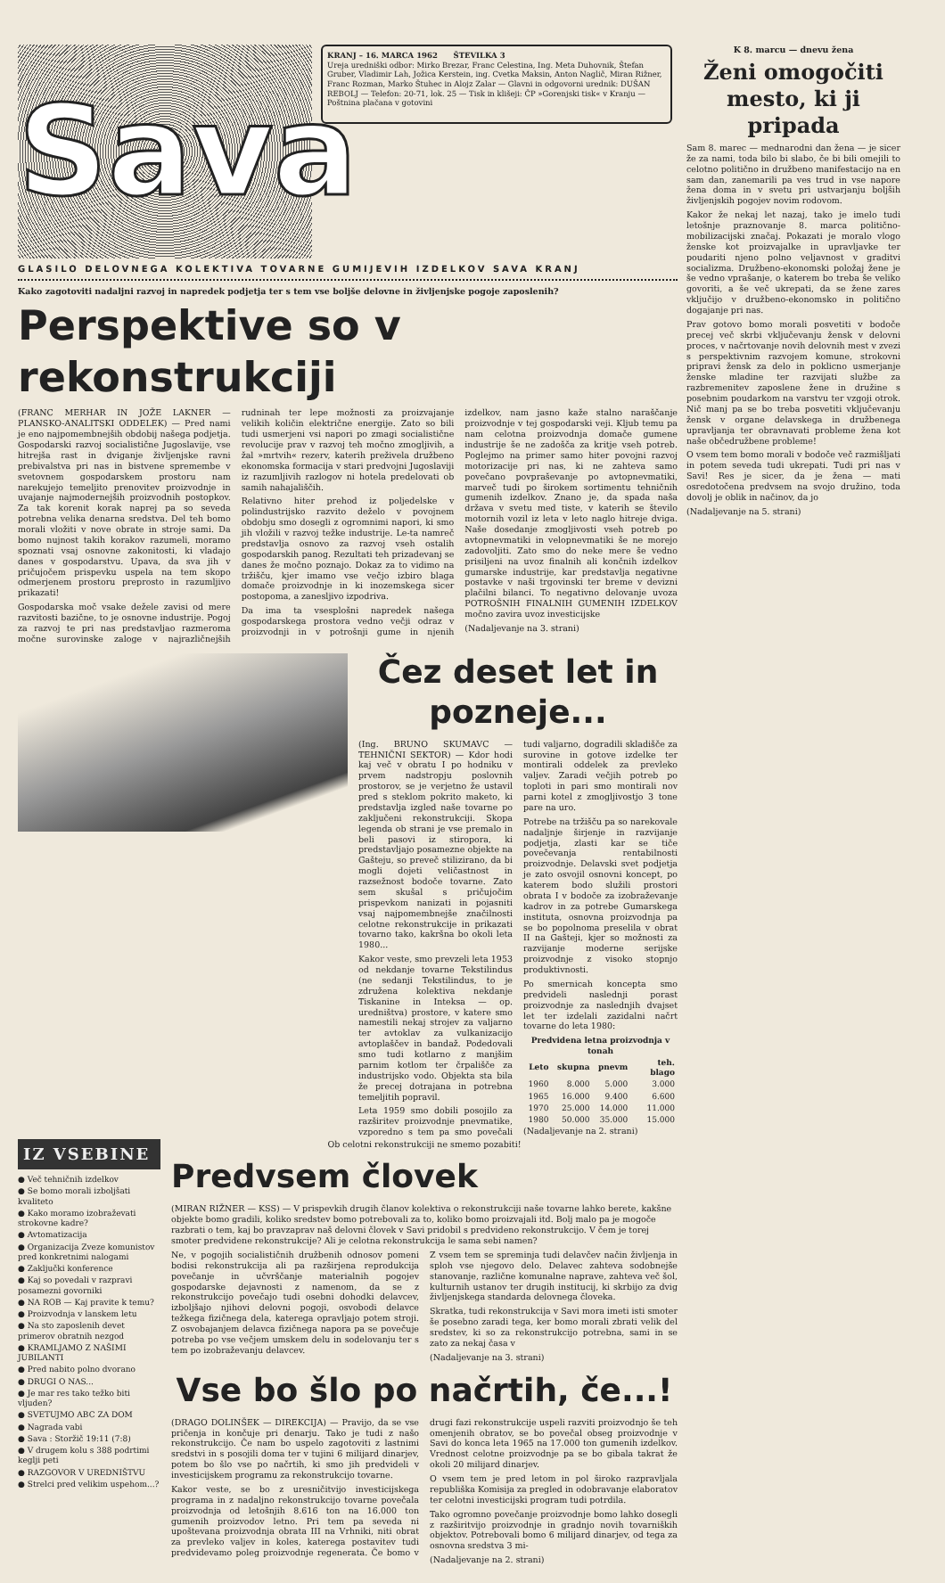Sava
KRANJ – 16. MARCA 1962 ŠTEVILKA 3
Ureja uredniški odbor: Mirko Brezar, Franc Celestina, Ing. Meta Duhovnik, Štefan Gruber, Vladimir Lah, Jožica Kerstein, ing. Cvetka Maksin, Anton Naglič, Miran Rižner, Franc Rozman, Marko Štuhec in Alojz Zalar — Glavni in odgovorni urednik: DUŠAN REBOLJ — Telefon: 20-71, lok. 25 — Tisk in klišeji: ČP »Gorenjski tisk« v Kranju — Poštnina plačana v gotovini
GLASILO DELOVNEGA KOLEKTIVA TOVARNE GUMIJEVIH IZDELKOV SAVA KRANJ
Kako zagotoviti nadaljni razvoj in napredek podjetja ter s tem vse boljše delovne in življenjske pogoje zaposlenih?
Perspektive so v rekonstrukciji
(FRANC MERHAR IN JOŽE LAKNER — PLANSKO-ANALITSKI ODDELEK) — Pred nami je eno najpomembnejših obdobij našega podjetja. Gospodarski razvoj socialistične Jugoslavije, vse hitrejša rast in dviganje življenjske ravni prebivalstva pri nas in bistvene spremembe v svetovnem gospodarskem prostoru nam narekujejo temeljito prenovitev proizvodnje in uvajanje najmodernejših proizvodnih postopkov. Za tak korenit korak naprej pa so seveda potrebna velika denarna sredstva. Del teh bomo morali vložiti v nove obrate in stroje sami. Da bomo nujnost takih korakov razumeli, moramo spoznati vsaj osnovne zakonitosti, ki vladajo danes v gospodarstvu. Upava, da sva jih v pričujočem prispevku uspela na tem skopo odmerjenem prostoru preprosto in razumljivo prikazati!
Gospodarska moč vsake dežele zavisi od mere razvitosti bazične, to je osnovne industrije. Pogoj za razvoj te pri nas predstavljao razmeroma močne surovinske zaloge v najrazličnejših rudninah ter lepe možnosti za proizvajanje velikih količin električne energije. Zato so bili tudi usmerjeni vsi napori po zmagi socialistične revolucije prav v razvoj teh močno zmogljivih, a žal »mrtvih« rezerv, katerih preživela družbeno ekonomska formacija v stari predvojni Jugoslaviji iz razumljivih razlogov ni hotela predelovati ob samih nahajališčih.
Relativno hiter prehod iz poljedelske v polindustrijsko razvito deželo v povojnem obdobju smo dosegli z ogromnimi napori, ki smo jih vložili v razvoj težke industrije. Le-ta namreč predstavlja osnovo za razvoj vseh ostalih gospodarskih panog. Rezultati teh prizadevanj se danes že močno poznajo. Dokaz za to vidimo na tržišču, kjer imamo vse večjo izbiro blaga domače proizvodnje in ki inozemskega sicer postopoma, a zanesljivo izpodriva.
Da ima ta vsesplošni napredek našega gospodarskega prostora vedno večji odraz v proizvodnji in v potrošnji gume in njenih izdelkov, nam jasno kaže stalno naraščanje proizvodnje v tej gospodarski veji. Kljub temu pa nam celotna proizvodnja domače gumene industrije še ne zadošča za kritje vseh potreb. Poglejmo na primer samo hiter povojni razvoj motorizacije pri nas, ki ne zahteva samo povečano povpraševanje po avtopnevmatiki, marveč tudi po širokem sortimentu tehničnih gumenih izdelkov. Znano je, da spada naša država v svetu med tiste, v katerih se število motornih vozil iz leta v leto naglo hitreje dviga. Naše dosedanje zmogljivosti vseh potreb po avtopnevmatiki in velopnevmatiki še ne morejo zadovoljiti. Zato smo do neke mere še vedno prisiljeni na uvoz finalnih ali končnih izdelkov gumarske industrije, kar predstavlja negativne postavke v naši trgovinski ter breme v devizni plačilni bilanci. To negativno delovanje uvoza POTROŠNIH FINALNIH GUMENIH IZDELKOV močno zavira uvoz investicijske
(Nadaljevanje na 3. strani)
Čez deset let in pozneje...
(Ing. BRUNO SKUMAVC — TEHNIČNI SEKTOR) — Kdor hodi kaj več v obratu I po hodniku v prvem nadstropju poslovnih prostorov, se je verjetno že ustavil pred s steklom pokrito maketo, ki predstavlja izgled naše tovarne po zaključeni rekonstrukciji. Skopa legenda ob strani je vse premalo in beli pasovi iz stiropora, ki predstavljajo posamezne objekte na Gašteju, so preveč stilizirano, da bi mogli dojeti veličastnost in razsežnost bodoče tovarne. Zato sem skušal s pričujočim prispevkom nanizati in pojasniti vsaj najpomembnejše značilnosti celotne rekonstrukcije in prikazati tovarno tako, kakršna bo okoli leta 1980...
Kakor veste, smo prevzeli leta 1953 od nekdanje tovarne Tekstilindus (ne sedanji Tekstilindus, to je združena kolektiva nekdanje Tiskanine in Inteksa — op. uredništva) prostore, v katere smo namestili nekaj strojev za valjarno ter avtoklav za vulkanizacijo avtoplaščev in bandaž. Podedovali smo tudi kotlarno z manjšim parnim kotlom ter črpališče za industrijsko vodo. Objekta sta bila že precej dotrajana in potrebna temeljitih popravil.
Leta 1959 smo dobili posojilo za razširitev proizvodnje pnevmatike, vzporedno s tem pa smo povečali tudi valjarno, dogradili skladišče za surovine in gotove izdelke ter montirali oddelek za prevleko valjev. Zaradi večjih potreb po toploti in pari smo montirali nov parni kotel z zmogljivostjo 3 tone pare na uro.
Potrebe na tržišču pa so narekovale nadaljnje širjenje in razvijanje podjetja, zlasti kar se tiče povečevanja rentabilnosti proizvodnje. Delavski svet podjetja je zato osvojil osnovni koncept, po katerem bodo služili prostori obrata I v bodoče za izobraževanje kadrov in za potrebe Gumarskega instituta, osnovna proizvodnja pa se bo popolnoma preselila v obrat II na Gašteji, kjer so možnosti za razvijanje moderne serijske proizvodnje z visoko stopnjo produktivnosti.
Po smernicah koncepta smo predvideli naslednji porast proizvodnje za naslednjih dvajset let ter izdelali zazidalni načrt tovarne do leta 1980:
| Predvidena letna proizvodnja v tonah | | | |
| --- | --- | --- | --- |
| Leto | skupna | pnevm | teh. blago |
| 1960 | 8.000 | 5.000 | 3.000 |
| 1965 | 16.000 | 9.400 | 6.600 |
| 1970 | 25.000 | 14.000 | 11.000 |
| 1980 | 50.000 | 35.000 | 15.000 |
(Nadaljevanje na 2. strani)
IZ VSEBINE
● Več tehničnih izdelkov
● Se bomo morali izboljšati kvaliteto
● Kako moramo izobraževati strokovne kadre?
● Avtomatizacija
● Organizacija Zveze komunistov pred konkretnimi nalogami
● Zaključki konference
● Kaj so povedali v razpravi posamezni govorniki
● NA ROB — Kaj pravite k temu?
● Proizvodnja v lanskem letu
● Na sto zaposlenih devet primerov obratnih nezgod
● KRAMLJAMO Z NAŠIMI JUBILANTI
● Pred nabito polno dvorano
● DRUGI O NAS...
● Je mar res tako težko biti vljuden?
● SVETUJMO ABC ZA DOM
● Nagrada vabi
● Sava : Storžič 19:11 (7:8)
● V drugem kolu s 388 podrtimi keglji peti
● RAZGOVOR V UREDNIŠTVU
● Strelci pred velikim uspehom...?
Ob celotni rekonstrukciji ne smemo pozabiti!
Predvsem človek
(MIRAN RIŽNER — KSS) — V prispevkih drugih članov kolektiva o rekonstrukciji naše tovarne lahko berete, kakšne objekte bomo gradili, koliko sredstev bomo potrebovali za to, koliko bomo proizvajali itd. Bolj malo pa je mogoče razbrati o tem, kaj bo pravzaprav naš delovni človek v Savi pridobil s predvideno rekonstrukcijo. V čem je torej smoter predvidene rekonstrukcije? Ali je celotna rekonstrukcija le sama sebi namen?
Ne, v pogojih socialističnih družbenih odnosov pomeni bodisi rekonstrukcija ali pa razširjena reprodukcija povečanje in učvrščanje materialnih pogojev gospodarske dejavnosti z namenom, da se z rekonstrukcijo povečajo tudi osebni dohodki delavcev, izboljšajo njihovi delovni pogoji, osvobodi delavce težkega fizičnega dela, katerega opravljajo potem stroji. Z osvobajanjem delavca fizičnega napora pa se povečuje potreba po vse večjem umskem delu in sodelovanju ter s tem po izobraževanju delavcev.
Z vsem tem se spreminja tudi delavčev način življenja in sploh vse njegovo delo. Delavec zahteva sodobnejše stanovanje, različne komunalne naprave, zahteva več šol, kulturnih ustanov ter drugih institucij, ki skrbijo za dvig življenjskega standarda delovnega človeka.
Skratka, tudi rekonstrukcija v Savi mora imeti isti smoter še posebno zaradi tega, ker bomo morali zbrati velik del sredstev, ki so za rekonstrukcijo potrebna, sami in se zato za nekaj časa v
(Nadaljevanje na 3. strani)
Vse bo šlo po načrtih, če...!
(DRAGO DOLINŠEK — DIREKCIJA) — Pravijo, da se vse pričenja in končuje pri denarju. Tako je tudi z našo rekonstrukcijo. Če nam bo uspelo zagotoviti z lastnimi sredstvi in s posojili doma ter v tujini 6 milijard dinarjev, potem bo šlo vse po načrtih, ki smo jih predvideli v investicijskem programu za rekonstrukcijo tovarne.
Kakor veste, se bo z uresničitvijo investicijskega programa in z nadaljno rekonstrukcijo tovarne povečala proizvodnja od letošnjih 8.616 ton na 16.000 ton gumenih proizvodov letno. Pri tem pa seveda ni upoštevana proizvodnja obrata III na Vrhniki, niti obrat za prevleko valjev in koles, katerega postavitev tudi predvidevamo poleg proizvodnje regenerata. Če bomo v drugi fazi rekonstrukcije uspeli razviti proizvodnjo še teh omenjenih obratov, se bo povečal obseg proizvodnje v Savi do konca leta 1965 na 17.000 ton gumenih izdelkov. Vrednost celotne proizvodnje pa se bo gibala takrat že okoli 20 milijard dinarjev.
O vsem tem je pred letom in pol široko razpravljala republiška Komisija za pregled in odobravanje elaboratov ter celotni investicijski program tudi potrdila.
Tako ogromno povečanje proizvodnje bomo lahko dosegli z razširitvijo proizvodnje in gradnjo novih tovarniških objektov. Potrebovali bomo 6 milijard dinarjev, od tega za osnovna sredstva 3 mi-
(Nadaljevanje na 2. strani)
K 8. marcu — dnevu žena
Ženi omogočiti mesto, ki ji pripada
Sam 8. marec — mednarodni dan žena — je sicer že za nami, toda bilo bi slabo, če bi bili omejili to celotno politično in družbeno manifestacijo na en sam dan, zanemarili pa ves trud in vse napore žena doma in v svetu pri ustvarjanju boljših življenjskih pogojev novim rodovom.
Kakor že nekaj let nazaj, tako je imelo tudi letošnje praznovanje 8. marca politično-mobilizacijski značaj. Pokazati je moralo vlogo ženske kot proizvajalke in upravljavke ter poudariti njeno polno veljavnost v graditvi socializma. Družbeno-ekonomski položaj žene je še vedno vprašanje, o katerem bo treba še veliko govoriti, a še več ukrepati, da se žene zares vključijo v družbeno-ekonomsko in politično dogajanje pri nas.
Prav gotovo bomo morali posvetiti v bodoče precej več skrbi vključevanju žensk v delovni proces, v načrtovanje novih delovnih mest v zvezi s perspektivnim razvojem komune, strokovni pripravi žensk za delo in poklicno usmerjanje ženske mladine ter razvijati službe za razbremenitev zaposlene žene in družine s posebnim poudarkom na varstvu ter vzgoji otrok. Nič manj pa se bo treba posvetiti vključevanju žensk v organe delavskega in družbenega upravljanja ter obravnavati probleme žena kot naše občedružbene probleme!
O vsem tem bomo morali v bodoče več razmišljati in potem seveda tudi ukrepati. Tudi pri nas v Savi! Res je sicer, da je žena — mati osredotočena predvsem na svojo družino, toda dovolj je oblik in načinov, da jo
(Nadaljevanje na 5. strani)